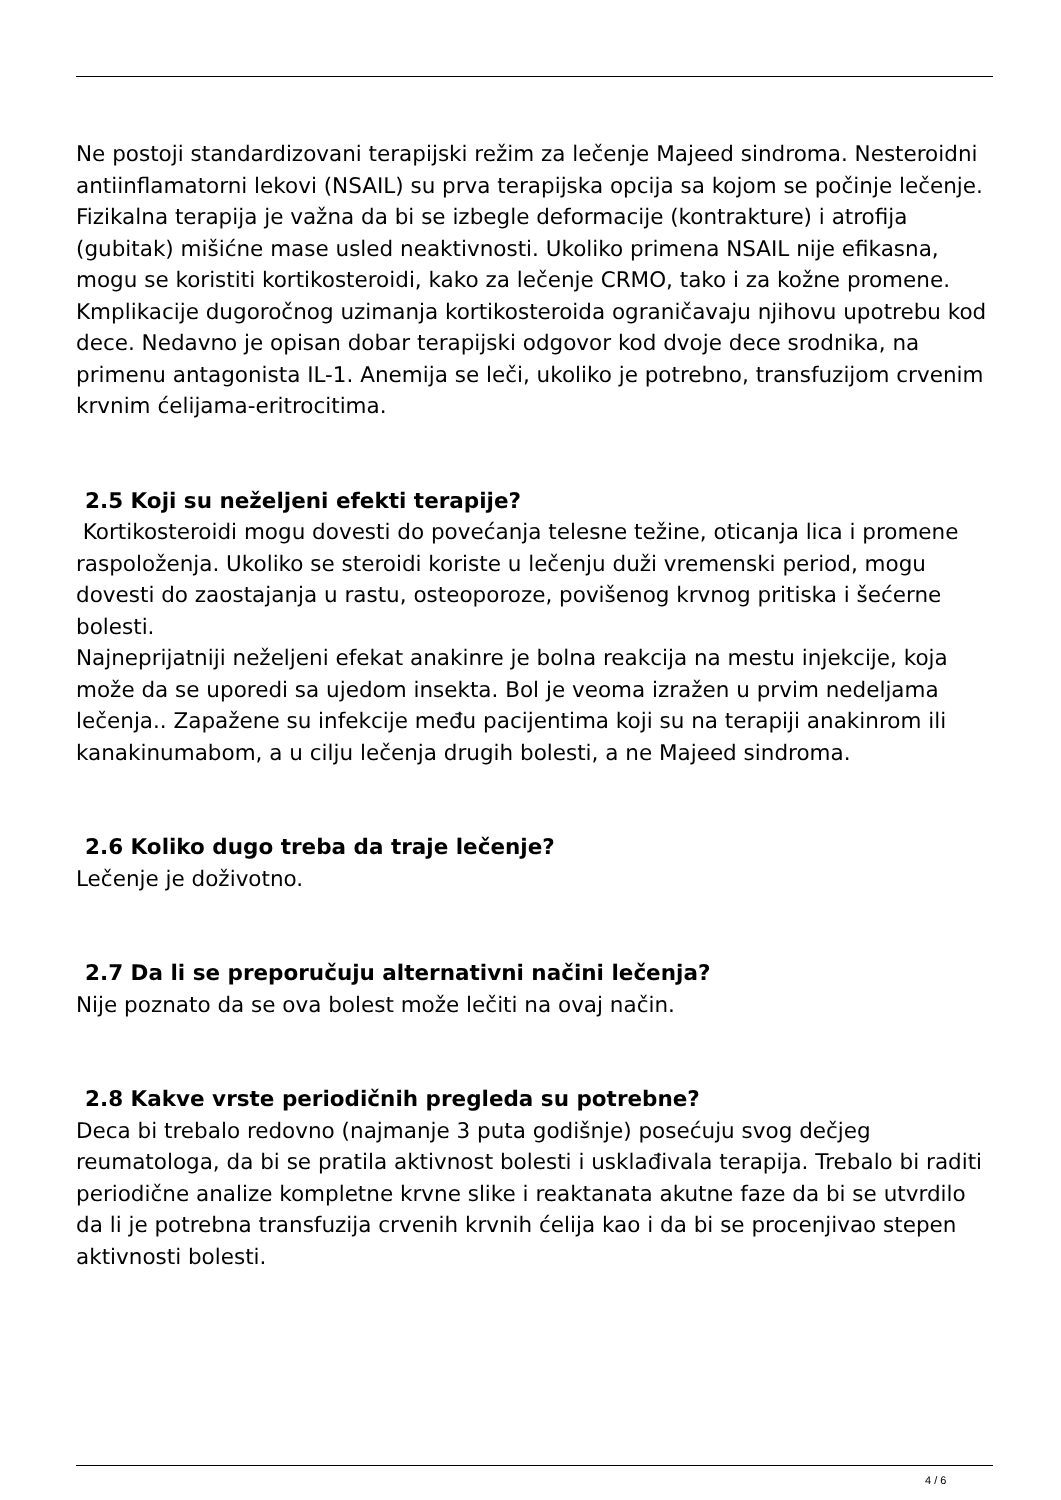Ne postoji standardizovani terapijski režim za lečenje Majeed sindroma. Nesteroidni antiinflamatorni lekovi (NSAIL) su prva terapijska opcija sa kojom se počinje lečenje. Fizikalna terapija je važna da bi se izbegle deformacije (kontrakture) i atrofija (gubitak) mišićne mase usled neaktivnosti. Ukoliko primena NSAIL nije efikasna, mogu se koristiti kortikosteroidi, kako za lečenje CRMO, tako i za kožne promene. Kmplikacije dugoročnog uzimanja kortikosteroida ograničavaju njihovu upotrebu kod dece. Nedavno je opisan dobar terapijski odgovor kod dvoje dece srodnika, na primenu antagonista IL-1. Anemija se leči, ukoliko je potrebno, transfuzijom crvenim krvnim ćelijama-eritrocitima.
2.5 Koji su neželjeni efekti terapije?
Kortikosteroidi mogu dovesti do povećanja telesne težine, oticanja lica i promene raspoloženja. Ukoliko se steroidi koriste u lečenju duži vremenski period, mogu dovesti do zaostajanja u rastu, osteoporoze, povišenog krvnog pritiska i šećerne bolesti.
Najneprijatniji neželjeni efekat anakinre je bolna reakcija na mestu injekcije, koja može da se uporedi sa ujedom insekta. Bol je veoma izražen u prvim nedeljama lečenja.. Zapažene su infekcije među pacijentima koji su na terapiji anakinrom ili kanakinumabom, a u cilju lečenja drugih bolesti, a ne Majeed sindroma.
2.6 Koliko dugo treba da traje lečenje?
Lečenje je doživotno.
2.7 Da li se preporučuju alternativni načini lečenja?
Nije poznato da se ova bolest može lečiti na ovaj način.
2.8 Kakve vrste periodičnih pregleda su potrebne?
Deca bi trebalo redovno (najmanje 3 puta godišnje) posećuju svog dečjeg reumatologa, da bi se pratila aktivnost bolesti i usklađivala terapija. Trebalo bi raditi periodične analize kompletne krvne slike i reaktanata akutne faze da bi se utvrdilo da li je potrebna transfuzija crvenih krvnih ćelija kao i da bi se procenjivao stepen aktivnosti bolesti.
4 / 6